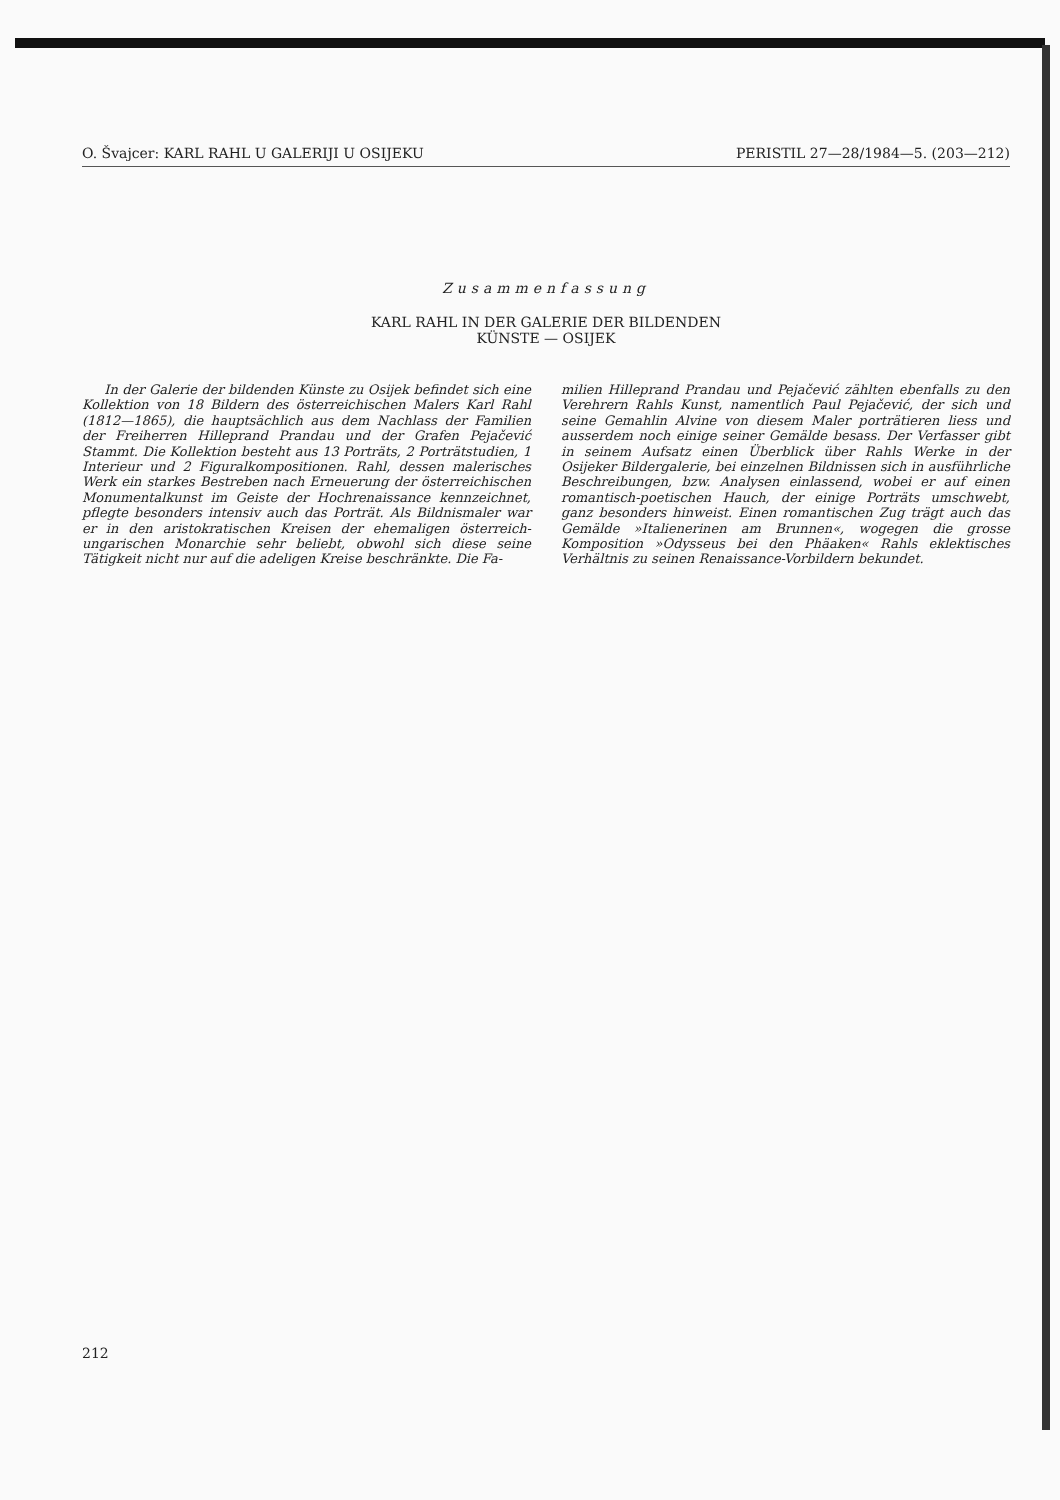O. Švajcer: KARL RAHL U GALERIJI U OSIJEKU PERISTIL 27—28/1984—5. (203—212)
Zusammenfassung
KARL RAHL IN DER GALERIE DER BILDENDEN
KÜNSTE — OSIJEK
In der Galerie der bildenden Künste zu Osijek befindet sich eine Kollektion von 18 Bildern des österreichischen Malers Karl Rahl (1812—1865), die hauptsächlich aus dem Nachlass der Familien der Freiherren Hilleprand Prandau und der Grafen Pejačević Stammt. Die Kollektion besteht aus 13 Porträts, 2 Porträtstudien, 1 Interieur und 2 Figuralkompositionen. Rahl, dessen malerisches Werk ein starkes Bestreben nach Erneuerung der österreichischen Monumentalkunst im Geiste der Hochrenaissance kennzeichnet, pflegte besonders intensiv auch das Porträt. Als Bildnismaler war er in den aristokratischen Kreisen der ehemaligen österreich-ungarischen Monarchie sehr beliebt, obwohl sich diese seine Tätigkeit nicht nur auf die adeligen Kreise beschränkte. Die Fa-
milien Hilleprand Prandau und Pejačević zählten ebenfalls zu den Verehrern Rahls Kunst, namentlich Paul Pejačević, der sich und seine Gemahlin Alvine von diesem Maler porträtieren liess und ausserdem noch einige seiner Gemälde besass. Der Verfasser gibt in seinem Aufsatz einen Überblick über Rahls Werke in der Osijeker Bildergalerie, bei einzelnen Bildnissen sich in ausführliche Beschreibungen, bzw. Analysen einlassend, wobei er auf einen romantisch-poetischen Hauch, der einige Porträts umschwebt, ganz besonders hinweist. Einen romantischen Zug trägt auch das Gemälde »Italienerinen am Brunnen«, wogegen die grosse Komposition »Odysseus bei den Phäaken« Rahls eklektisches Verhältnis zu seinen Renaissance-Vorbildern bekundet.
212